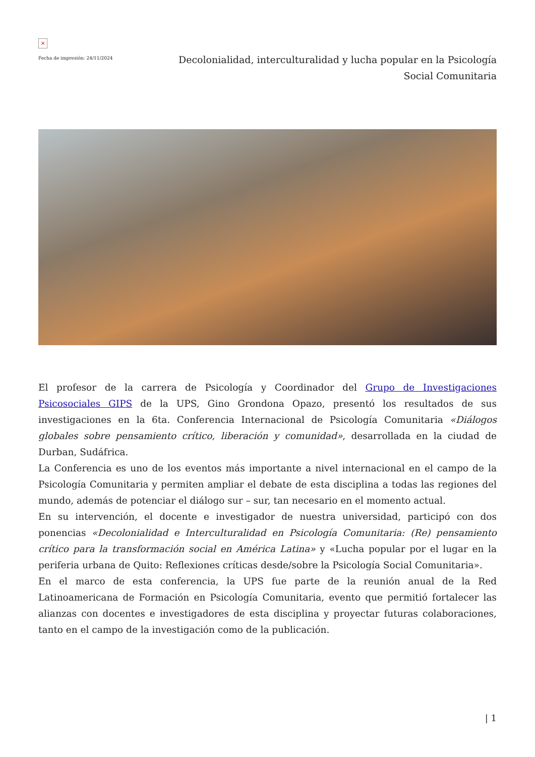×
Fecha de impresión: 24/11/2024
Decolonialidad, interculturalidad y lucha popular en la Psicología Social Comunitaria
El profesor de la carrera de Psicología y Coordinador del Grupo de Investigaciones Psicosociales GIPS de la UPS, Gino Grondona Opazo, presentó los resultados de sus investigaciones en la 6ta. Conferencia Internacional de Psicología Comunitaria «Diálogos globales sobre pensamiento crítico, liberación y comunidad», desarrollada en la ciudad de Durban, Sudáfrica.
La Conferencia es uno de los eventos más importante a nivel internacional en el campo de la Psicología Comunitaria y permiten ampliar el debate de esta disciplina a todas las regiones del mundo, además de potenciar el diálogo sur – sur, tan necesario en el momento actual.
En su intervención, el docente e investigador de nuestra universidad, participó con dos ponencias «Decolonialidad e Interculturalidad en Psicología Comunitaria: (Re) pensamiento crítico para la transformación social en América Latina» y «Lucha popular por el lugar en la periferia urbana de Quito: Reflexiones críticas desde/sobre la Psicología Social Comunitaria».
En el marco de esta conferencia, la UPS fue parte de la reunión anual de la Red Latinoamericana de Formación en Psicología Comunitaria, evento que permitió fortalecer las alianzas con docentes e investigadores de esta disciplina y proyectar futuras colaboraciones, tanto en el campo de la investigación como de la publicación.
| 1